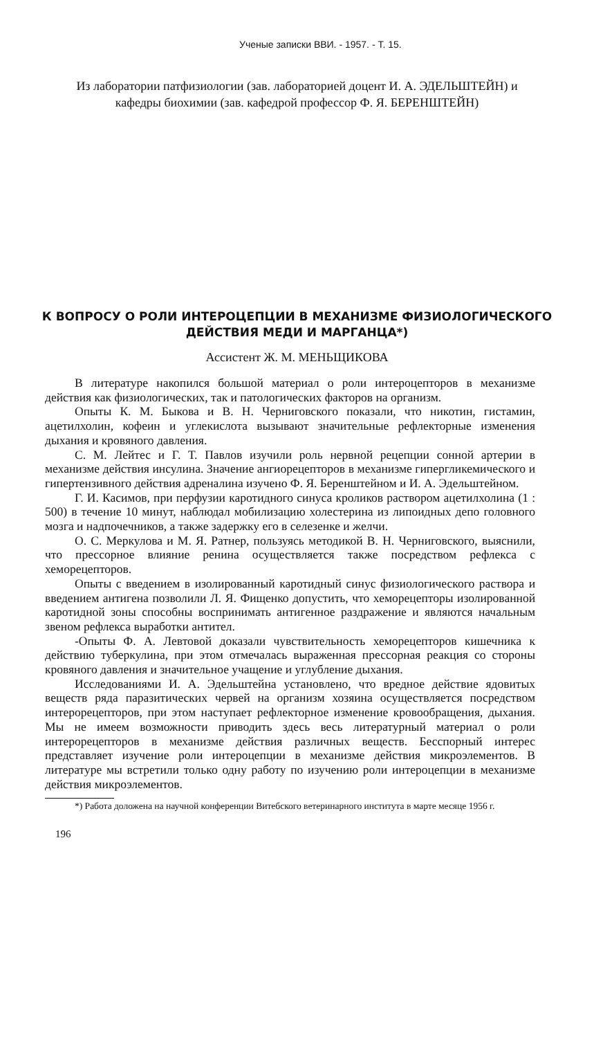Ученые записки ВВИ. - 1957. - Т. 15.
Из лаборатории патфизиологии (зав. лабораторией доцент И. А. ЭДЕЛЬШТЕЙН) и кафедры биохимии (зав. кафедрой профессор Ф. Я. БЕРЕНШТЕЙН)
К ВОПРОСУ О РОЛИ ИНТЕРОЦЕПЦИИ В МЕХАНИЗМЕ ФИЗИОЛОГИЧЕСКОГО ДЕЙСТВИЯ МЕДИ И МАРГАНЦА*)
Ассистент Ж. М. МЕНЬЩИКОВА
В литературе накопился большой материал о роли интероцепторов в механизме действия как физиологических, так и патологических факторов на организм.
Опыты К. М. Быкова и В. Н. Черниговского показали, что никотин, гистамин, ацетилхолин, кофеин и углекислота вызывают значительные рефлекторные изменения дыхания и кровяного давления.
С. М. Лейтес и Г. Т. Павлов изучили роль нервной рецепции сонной артерии в механизме действия инсулина. Значение ангиорецепторов в механизме гипергликемического и гипертензивного действия адреналина изучено Ф. Я. Беренштейном и И. А. Эдельштейном.
Г. И. Касимов, при перфузии каротидного синуса кроликов раствором ацетилхолина (1 : 500) в течение 10 минут, наблюдал мобилизацию холестерина из липоидных депо головного мозга и надпочечников, а также задержку его в селезенке и желчи.
О. С. Меркулова и М. Я. Ратнер, пользуясь методикой В. Н. Черниговского, выяснили, что прессорное влияние ренина осуществляется также посредством рефлекса с хеморецепторов.
Опыты с введением в изолированный каротидный синус физиологического раствора и введением антигена позволили Л. Я. Фищенко допустить, что хеморецепторы изолированной каротидной зоны способны воспринимать антигенное раздражение и являются начальным звеном рефлекса выработки антител.
-Опыты Ф. А. Левтовой доказали чувствительность хеморецепторов кишечника к действию туберкулина, при этом отмечалась выраженная прессорная реакция со стороны кровяного давления и значительное учащение и углубление дыхания.
Исследованиями И. А. Эдельштейна установлено, что вредное действие ядовитых веществ ряда паразитических червей на организм хозяина осуществляется посредством интерорецепторов, при этом наступает рефлекторное изменение кровообращения, дыхания. Мы не имеем возможности приводить здесь весь литературный материал о роли интерорецепторов в механизме действия различных веществ. Бесспорный интерес представляет изучение роли интероцепции в механизме действия микроэлементов. В литературе мы встретили только одну работу по изучению роли интероцепции в механизме действия микроэлементов.
*) Работа доложена на научной конференции Витебского ветеринарного института в марте месяце 1956 г.
196